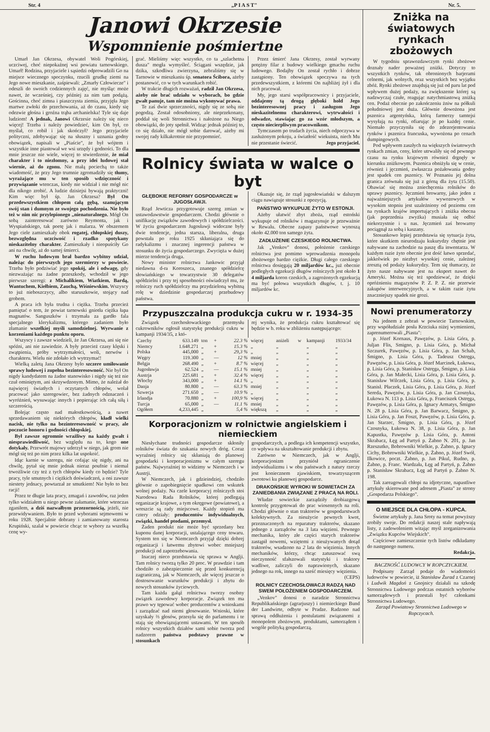Str. 4 „P I A S T" Nr. 5.
Janowi Okrzesie
Wspomnienie pośmiertne
Umarł Jan Okrzesa, obywatel Woli Pogórskiej, uczciwej, choć niepokaźnej wsi powiatu tarnowskiego. Umarł! Rodzina, przyjaciele i sąsiedzi odprowadzili Go na miejsce wiecznego spoczynku, rzucili grudkę ziemi na Jego nowe mieszkanie, zaśpiewali: „Zmarły Człowiecze" i odeszli do swoich codziennych zajęć, nie myśląc może nawet, że wcześniej, czy później za nim tam podążą. Gościnna, choć zimna i piaszczysta ziemia, przyjęła Jego martwe zwłoki do przechowania, aż do czasu, kiedy się odezwie głośna i groźna trąba archanielska! Tyle się daje ludziom! A jednak, Janowi Okrzesie należy się nieco więcej! Trzeba i należy powiedzieć, kim On był, co myślał, co robił i jak skończył? Jego przyjaciele polityczni, zdobywając się na słuszny i uznania godny obowiązek, napisali w „Piaście", że był wójtem i wszystkie inne piastował we wsi urzędy i godności. To dla mnie jeszcze nie wiele, więcej to stwierdzenie, że miał charakter i to niezłomny, a przy idei ludowej stał wiernie, aż do zgonu. Nie małą pociechą to także wiadomość, że przy Jego trumnie zgromadziły się tłumy, wyrażające mu w ten sposób wdzięczność i przywiązanie wtenczas, kiedy nie widział i nie mógł nic dla nikogo zrobić. A ludzie dzisiejsi bywają praktyczni! Kim więc był śp. Jan Okrzesa? Był On przedewszystkiem chłopem całą gębą, szanującym swój stan i dumnym ze swojego pochodzenia. Nie było też w nim nic przylepionego „nienaturalnego. Mógł On sobą zainteresować zarówno Reymonta, jak i Wyspiańskiego, tak poetę jak i malarza. W obszernem Jego ciele zamieszkały obok rogatej, chłopskiej duszy, bezwzględna uczciwość i rzadko spotykany nieskazitelny charakter. Zamieszkały i nieopuściły Go ani na chwilę, aż do samej śmierci.
W ruchu ludowym brał bardzo wybitny udział, należąc do pierwszych jego szermierzy w powiecie. Trzeba było podziwiać jego spokój, ale i odwagę, gdy niezważając na żadne przeszkody, wchodził w jego pierwsze szeregi: z Michalikiem, Wiatkiem, Bardą, Wantuchem, Kiełbiem, Zauchą, Wiśniewskim. Wszyscy to już nieboszczycy, albo staruszkowie, stojący nad grobem.
A praca ich była trudna i ciężka. Trzeba przecież pamiętać o tem, że powiat tarnowski gniotła ciężka łapa magnatów. Sanguszków i trzymała za gardło fala specjalnego klerykalizmu, którego zadaniem było złamanie wszelkiej myśli samodzielnej. Wyrwanie z korzeniami każdego punktu oporu.
Wszyscy i zawsze wiedzieli, że Jan Okrzesa, ani się nie spóźni, ani nie zawiedzie. A były przecież czasy klęski i zwątpienia, próby wytrzymałości, woli, nerwów i charakteru. Wielu nie zdołało ich wytrzymać!
Wielką zaletą Jana Okrzesy było szczere umiłowanie sprawy ludowej i zupełna bezinteresowność. Nie był On nigdy kandydatem na żadne stanowisko i nigdy się też nie czuł ominiętym, ani skrzywdzonym. Mimo, że należał do najwięcej światłych i oczytanych chłopów, wolał pracować jako szeregowiec, bez żadnych odznaczeń i wyróżnień, wysuwając innych i popierając ich całą siłą i szczerością.
Bolejąc często nad małostkowością, a nawet sprzedawaniem się niektórych chłopów, kładł wielki nacisk, nie tylko na bezinteresowność w pracy, ale poczucie honoru i godności chłopskiej.
Był zawsze ogromnie wrażliwy na każdy gwałt i niesprawiedliwość, bez względu na to, kogo one dotykały. Przewrót majowy uderzył w niego, jak grom nie mógł się też po nim przez kilka lat uspokoić.
Idąc karnie w szeregu, nie cofając się nigdy, ani na chwilę, pytał się mnie jednak nieraz poufnie i niemal trwożliwie czy też z tych chłopów kiedy co będzie? Tyle pracy, tyle smutnych i ciężkich doświadczeń, a oni zawsze niestety jednacy, powtarzał ze smutkiem! Nie było to bez racji!
Przez te długie lata pracy, zmagań i zawodów, raz jeden tylko widziałem u niego pewne załamanie, które wtenczas zganiłem, a dziś nazwałbym przezornością, jeżeli, nie przewidywaniem. Było to przed wyborami sejmowemi w roku 1928. Specjalnie dobrany i zamianowany starosta Krupiński, szalał w powiecie chcąc te wybory za wszelką cenę wy-
grać. Mieliśmy więc wszystko, co ta „szlachetna dusza" mogła wymyśleć. Ściągani wszędzie, jak dzika, szkodliwa zwierzyna, zebraliśmy się w Tarnowie w mieszkaniu śp. senatora Ścibora, ażeby postanowić, co w tych warunkach robić.
W trakcie długich rozważań, radził Jan Okrzesa, ażeby nie brać udziału w wyborach, bo gdzie gwałt panuje, tam nie można wykonywać prawa.
Te zaś dwie sprzeczności, nigdy się ze sobą nie pogodzą. Został odosobniony, ale nieprzekonany, poddał się woli Stronnictwa i nałożone na Niego obowiązki, do joty spełnił. Widząc jednak później to, co się działo, nie mógł sobie darować, ażeby mi swojej rady kilkakrotnie nie przypomnieć.
Przez śmierć Jana Okrzesy, został wyrwany potężny filar z budowy wielkiego gmachu ruchu ludowego. Bodajby On został rychło i dobrze zastąpiony. Ten obowiązek spoczywa na tych przedewszystkiem, z któremi On najbliżej żył i dla nich pracował.
My, jego starsi współpracownicy i przyjaciele, oddajemy tą drogą głęboki hołd Jego bezinteresownej pracy i zasługom Jego nieskazitelnemu charakterowi, wytrwałości i odwadze, stawiając go za wzór młodszym, a często niecierpliwym pracownikom.
Tymczasem po trudach życia, niech odpoczywa w zasłużonym pokoju, a światłość wiekuista, niech Mu nie przestanie świecić. Jego przyjaciel.
Rolnicy świata w walce o byt
GŁĘBOKIE REFORMY GOSPODARCZE w JUGOSŁAWJI.
Rząd Jewticza przygotowuje szereg zmian w ustawodawstwie gospodarczem. Chodzi głównie o unifikację związków zawodowych i spółdzielczości. W życiu gospodarczem Jugosławji widoczne były dwie tendencje, jedna starsza, liberalna, druga powstała po roku 1925 skłaniająca się do radykalizmu i znacznej ingerencji państwa w stosunku do życia gospodarczego. Zwycięża w dużej mierze tendencja druga.
Nowy minister rolnictwa Jankowic przyjął niedawna d-ra Koroszeca, znanego spółdzielcę słowiańskiego w towarzystwie 30 delegatów spółdzielni i przy tej sposobności oświadczył mu, że rolniczy ruch spółdzielczy ma przydzieloną wybitną rolę w dziedzinie gospodarczej przebudowy państwa.
Okazuje się, że rząd jugosłowiański w dalszym ciągu nawiązuje stosunki z opozycją.
PAŃSTWO WYKUPUJE ŻYTO W ESTONJI.
Ażeby ułatwić zbyt zboża, rząd estoński wykupuje od rolników i magazynuje je przeważnie w Rewalu. Obecne zapasy państwowe wynoszą około 42.000 ton samego żyta.
ZADŁUŻENIE CZESKIEGO ROLNICTWA.
Jak „Venkov" donosi, położenie czeskiego rolnictwa jest pomimo wprowadzenia monopolu zbożowego bardzo ciężkie. Długi całego czeskiego rolnictwa dosięgają 20 miljardów kc., już obecnie podległych egzekucji długów rolniczych jest około 1 4 miljarda koron czeskich, a zagrożonych egzekucją ma być połowa wszystkich długów, t. j. 10 miljardów kc.
Przypuszczalna produkcja cukru w r. 1934-35
Związek czechosłowackiego przemysłu cukrowników ogłosił statystykę produkcji cukru w kampanji 1934/35, z któ-
rej wynika, że produkcja cukru kształtować się będzie w b. roku w zbliżeniu następującego:
| Czechy | 633.149 | ton | + | 22.3 % | więcej | aniżeli | w | kampanji | 1933/34 |
| Niemcy | 1.648.271 | „ | + | 15.3 % | „ | „ | | „ | „ |
| Polska | 445,000 | „ | + | 29,3 % | „ | „ | | „ | „ |
| Węgry | 119.300 | „ | — | 12 % | mniej | „ | | „ | „ |
| Belgja | 268.490 | „ | + | 8.7 % | więcej | „ | | „ | „ |
| Jugosławja | 62.524 | „ | — | 15.1 % | mniej | „ | | „ | „ |
| Austrja | 225.681 | „ | + | 32.4 % | więcej | „ | | „ | „ |
| Włochy | 343,000 | „ | + | 14.1 % | „ | „ | | „ | „ |
| Danja | 80.800 | „ | — | 63.3 % | mniej | „ | | „ | „ |
| Szwecja | 271.650 | „ | — | 10.9 % | „ | „ | | „ | „ |
| Irlandja | 70.880 | „ | + | 100,9 % | więcej | „ | | „ | „ |
| Turcja | 65,000 | „ | — | 11.1 % | mniej | „ | | „ | „ |
| Ogółem | 4,233,445 | „ | | 5,4 % | większą | „ | | „ | „ |
Korporacjonizm w rolnictwie angielskiem i niemieckiem
Niesłychane trudności gospodarcze skłoniły rolników świata do szukania nowych dróg. Coraz wyraźniej rolnicy się skłaniają do planowej gospodarki i korporacjonizmu w całym szeregu państw. Najwyraźniej to widzimy w Niemczech i w Austrji.
W Niemczech, jak i gdzieindziej, chodziło głównie o zapobiegnięcie spadkowi cen wskutek wolnej podaży. Na czele korporacyj rolniczych stoi Narodowa Rada Rolników, której podlegają organizacje krajowe, a tym okręgowe (powiatowe), a wreszcie są rady miejscowe. Każdy stopień ma cztery odziały: producentów indywidualnych, związki, handel ptodami, przemysł.
Żaden produkt nie może być sprzedany bez kuponu danej korporacji, ustalającego ceny towaru. System ten się w Niemczech przyjął dzięki dobrej organizacji i łatwemu zbytowi wobec mniejszej produkcji od zapotrzebowania.
Inaczej nieco przedstawia się sprawa w Anglji. Tam rolnicy tworzą tylko 20 proc. W prawdzie i tam chodziło o zabezpieczenie się przed konkurencją zagraniczną, jak w Niemczech, ale więcej jeszcze o dostosowanie warunków produkcji i zbytu do nowych stosunków życiowych.
Tam każda gałąź rolnictwa tworzy osobny związek zawodowy korporacje. Związek ten ma prawo wy tępować wobec producentów z wnioskami i zarządzać nad niemi głosowanie. Wnioski, które uzyskały ⅔ głosów, przesyła się do parlamentu i te stają się obowiązującemi ustawami. W ten sposób rolnicy wszystkich działów sami sobie tworza pod nadzorem państwa podstawy prawne w stosunkach
gospodarczych, a podlega ich kompetencji wszystko, co wpływa na ukształtowanie produkcji i zbytu.
Zarówno w Niemczech, jak w Anglji, korporacjonizm przyniósł ograniczenie indywidualizmu i w obu państwach z natury rzeczy jest koniecznem zjawiskiem, towarzyszącem zwrotowi ku planowej gospodarce.
DRAKOŃSKIE WYROKI W SOWIETACH ZA ZANIEDBANIA ZWIĄZANE Z PRACĄ NA ROLI.
Władze sowieckie zarządziły drobiazgową kontrolę przygotowań do prac wiosennych na roli. Chodzi głównie o stan traktorów w gospodarstwach kolektywnych. Za nieużycie pewnych kwot, przeznaczonych na reparatury traktorów, skazano jednego z zarządców na 3 lata więzieni. Pewnego mechanika, który złe części starych traktorów zastąpił nowemi, wziętemi z nieużywanych dotąd traktorów, wsadzono na 2 lata do więzienia. Innych mechaników, którzy, chcąc zatuszować swą nieczynność sfałszowali statystyki i traktory wadliwe, zaliczyli do naprawionych, skazano jednego na rok, innego na sześć miesięcy więzienia.
(CEPS)
ROLNICY CZECHOSŁOWACJI RADZĄ NAD SWEM POŁOŻENIEM GOSPODARCZEM.
„Venkov" donosi o naradzie Stronnictwa Republikańskiego (agrarjuszy) i niemieckiego Bund der Landwirte, odbyte w Pradze. Radzono nad sprawą oddłużenia i postulatami związanemi z monopolem zbożowym, produktami, samorządem i wogóle polityką gospodarczą.
Zniżka na światowych rynkach zbożowych
W tygodniu sprawozdawczym rynki zbożowe doznały nader poważnej zniżki. Dotyczy to wszystkich rynków, tak obronionych barjerami celnemi, jak wolnych, oraz wszystkich bez wyjątku zbóż. Rynki zbożowe znajdują się już od paru lat pod wpływem dużej podaży, na zwiększenie której są nadzwyczaj czułe, reagując natychmiastową zniżką cen. Podaż obecnie po zakończeniu żniw na półkuli południowej jest duża. Głównie dowożona jest pszenica argentyńska, którą farmerzy tamtejsi wysyłają na rynki, ofiarując je po każdej cenie. Niemało przyczyniła się do zdezorjentowania rynków i pszenica francuska, wywożona po cenach dumpingowych.
Pod wpływem zaszłych na większych światowych rynkach zmian, ceny, które utrwaliły się od pewnego czasu na rynku krajowym również drgnęły w kierunku zniżkowym. Pszenica obniżyła się w cenie, również i jęczmień, zwłaszcza pożałowania godny jest spadek cen pszenicy. W Poznaniu jej dolna granica zrównała się już z górną dla żyta (15.50). Obawiać się można zniechęcenia rolników do uprawy pszenicy. Jęczmień browarny, jako jeden z najważniejszych artykułów wywozowych w wysokim stopniu jest uzależniony od poziomu cen na rynkach krajów importujących i zniżka obecna (jak poprzednia zwyżka) musiała się odbić niekorzystnie i u nas. Jęczmień zaś browarny pociągnął za sobą i kaszany.
Stosunkowo lepiej przedstawia się sytuacja żyta, które skutkiem nieurodzaju kukurydzy chętnie jest nabywane na zachodzie na paszę dla inwentarza. W każdym razie żyto obecnie jest dość łatwo sprzedać, jakkolwiek po niezbyt wysokiej cenie, zależnej zresztą od podaży kukurydzy. Tem się tłumaczy, że żyto nasze nabywane jest na eksport nawet do Ameryki. Można się też spodziewać, że dzięki opróżnieniu magazynów P. Z. P. Z. nie przerwie zakupów interwencyjnych, a w takim razie żytu znaczniejszy spadek nie grozi.
Nowi prenumeratorzy
Na jednem z zebrań w powiecie Tarnowskim, przy współudziale posła Krzciuka niżej wymienieni, zaprenumerowali „Piasta":
p. Józef Kornaus, Pawęzów, p. Lisia Góra, p. Juljan Flis, Smigno, p. Lisia Góra, p. Michał Szczurek, Pawęzów, p. Lisia Góra, p. Jan Schab, Śmigno, p. Lisia Góra, p. Tadeusz Ostręga, Pawęzów, p. Lisia Góra, p. Józef Marcinek, Łukowa, p. Lisia Góra, p. Stanisław Ostręga, Śmigno, p. Lisia Góra, p. Jan Małecki, Lisia Góra, p. Lisia Góra, p. Stanisław Wilczek, Lisia Góra, p. Lisia Góra, p. Stanisł. Płaczek, Lisia Góra, p. Lisia Góra, p. Józef Sereda, Pawęzów, p. Lisia Góra, p. Jan Czosnyka, Łukowa N. 113 p. Lisia Góra, p. Franciszek Ostręga, Pawęzów, p. Lisia Góra, p. Ignacy Armatys, Śmigno N. 28 p. Lisia Góra, p. Jan Barwacz, Śmigno, p. Lisia Góra, p. Jan Foszt, Pawęzów, p. Lisia Góra, p. Jan Starzec, Śmigno, p. Lisia Góra, p. Józef Czosnyka, Łukowa N. 38, p. Lisia Góra, p. Jan Kapustka, Pawęzów p. Lisia Góra, p. Antoni Skrabacz, Łęg ad Partyń p. Żabno N. 201, p. Jan Rzeszutko, Bobrowniki Wielkie, p. Żabno, p. Ignacy Cichy, Bobrowniki Wielkie, p. Żabno, p. Józef Swół, Ilkowice, poczt. Żabno, p. Jan Pikul, Rudno, p. Żabno, p. Franc. Wardzała, Łęg ad Partyń, p. Żabno p. Stanisław Skrabacz, Łęg ad Partyń p. Żabno N. 198.
Tak zareagowali chłopi na idjotyczne, napastliwe artykuły skierowane pod adresem „Piasta" ze strony „Gospodarza Polskiego".
O MIEJSCE DLA CHŁOPA - KUPCA.
Świetne artykuły p. Jana Sroty na temat powyższy zrobiły swoje. Do redakcji naszej stale napływają listy, z zadowoleniem witając myśl zorganizowania „Związku Kupców Wiejskich".
Częściowe zamieszczenie tych listów odkładamy do następnego numeru.
Redakcja.
BACZNOŚĆ LUDOWCY W ROPCZYCKIEM.
Podpisany Zarząd podaje do wiadomości ludowców w powiecie, iż Stanisław Żurad z Czarnej i Ludwik Magdoń z Gnojnicy działali na szkodę Stronnictwa Ludowego podczas ostatnich wyborów samorządowych i przestali być członkami Stronnictwa Ludowego.
Zarząd Powiatowy Stronnictwa Ludowego w Ropczycach.